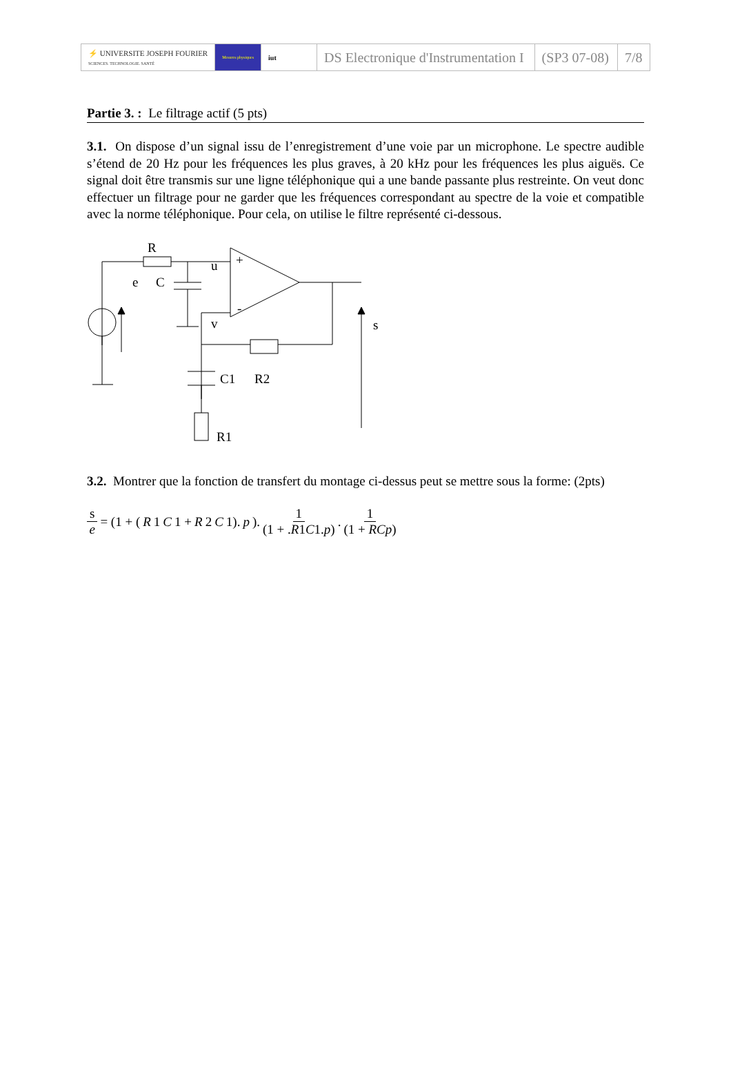| ⚡ UNIVERSITE JOSEPH FOURIER SCIENCES. TECHNOLOGIE. SANTÉ | Mesures physiques | iut | DS Electronique d'Instrumentation I | (SP3 07-08) | 7/8 |
Partie 3. : Le filtrage actif (5 pts)
3.1. On dispose d’un signal issu de l’enregistrement d’une voie par un microphone. Le spectre audible s’étend de 20 Hz pour les fréquences les plus graves, à 20 kHz pour les fréquences les plus aiguës. Ce signal doit être transmis sur une ligne téléphonique qui a une bande passante plus restreinte. On veut donc effectuer un filtrage pour ne garder que les fréquences correspondant au spectre de la voie et compatible avec la norme téléphonique. Pour cela, on utilise le filtre représenté ci-dessous.
R
e
C
u
+
-
v
s
C1
R2
R1
3.2. Montrer que la fonction de transfert du montage ci-dessus peut se mettre sous la forme: (2pts)
s e = (1 + (R 1 C 1 + R 2 C 1). p). 1 (1 + .R1C1.p). 1 (1 + RCp)